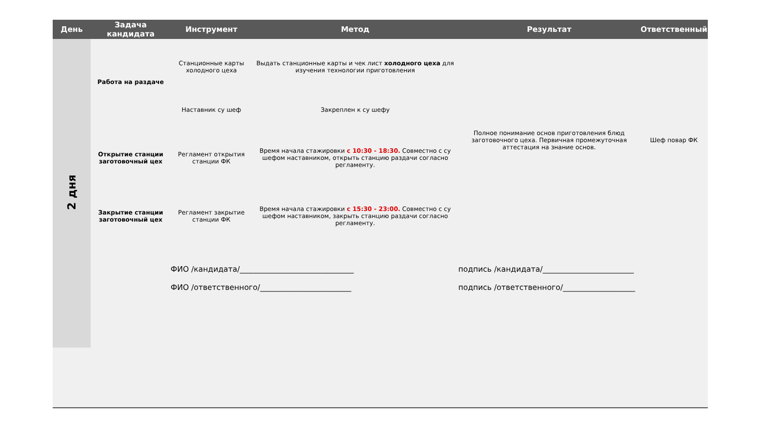| День | Задача кандидата | Инструмент | Метод | Результат | Ответственный |
| --- | --- | --- | --- | --- | --- |
| 2 дня | Работа на раздаче | Станционные карты холодного цеха | Выдать станционные карты и чек лист холодного цеха для изучения технологии приготовления | Полное понимание основ приготовления блюд заготовочного цеха. Первичная промежуточная аттестация на знание основ. | Шеф повар ФК |
| | | Наставник су шеф | Закреплен к су шефу | | |
| | Открытие станции заготовочный цех | Регламент открытия станции ФК | Время начала стажировки с 10:30 - 18:30. Совместно с су шефом наставником, открыть станцию раздачи согласно регламенту. | | |
| | Закрытие станции заготовочный цех | Регламент закрытие станции ФК | Время начала стажировки с 15:30 - 23:00. Совместно с су шефом наставником, закрыть станцию раздачи согласно регламенту. | | |
| | | ФИО /кандидата/______________________________ ФИО /ответственного/________________________ | | подпись /кандидата/________________________ подпись /ответственного/___________________ | |